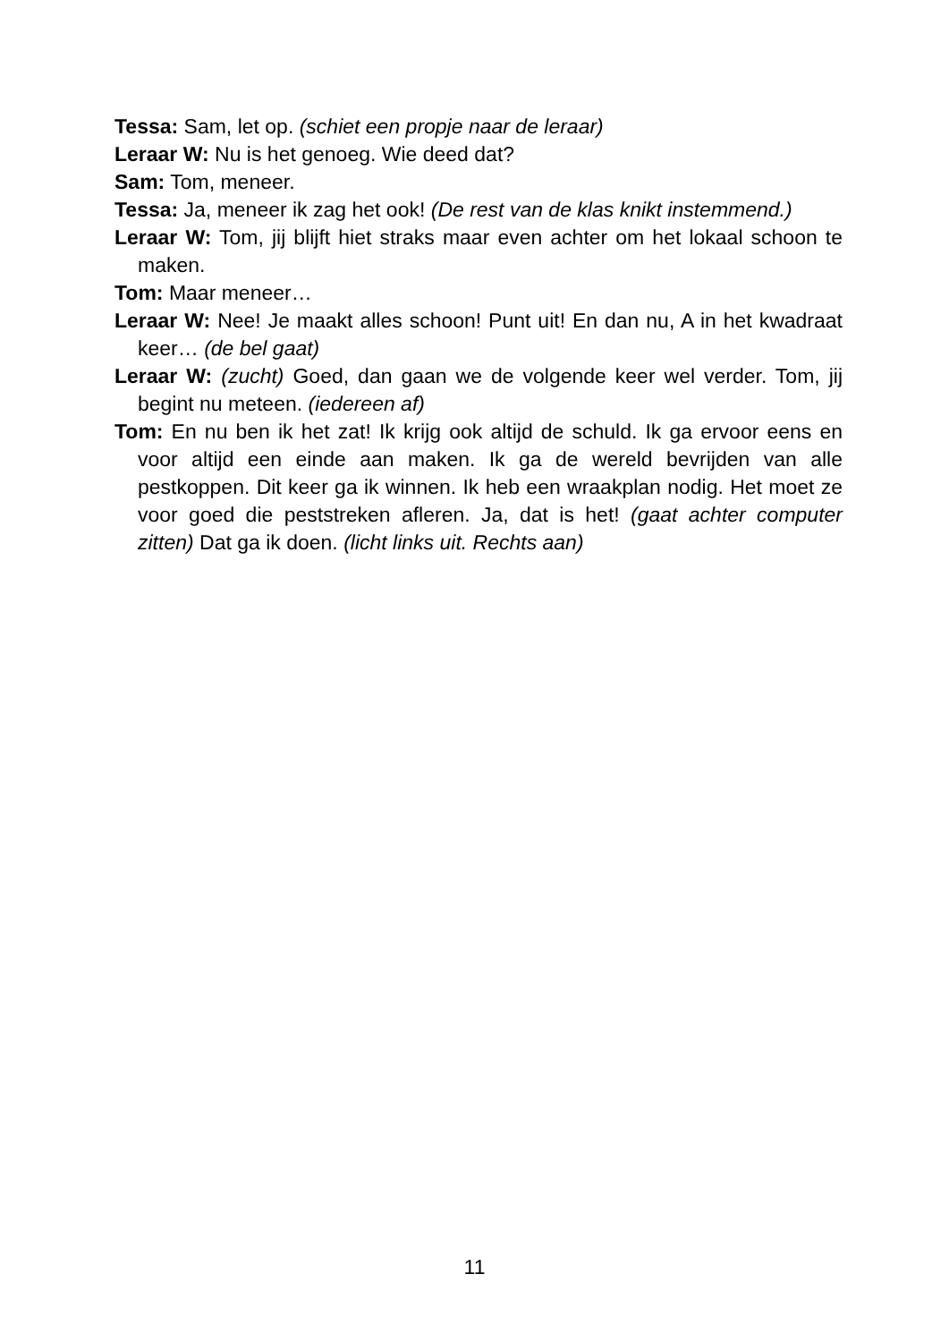Tessa: Sam, let op. (schiet een propje naar de leraar)
Leraar W: Nu is het genoeg. Wie deed dat?
Sam: Tom, meneer.
Tessa: Ja, meneer ik zag het ook! (De rest van de klas knikt instemmend.)
Leraar W: Tom, jij blijft hiet straks maar even achter om het lokaal schoon te maken.
Tom: Maar meneer…
Leraar W: Nee! Je maakt alles schoon! Punt uit! En dan nu, A in het kwadraat keer… (de bel gaat)
Leraar W: (zucht) Goed, dan gaan we de volgende keer wel verder. Tom, jij begint nu meteen. (iedereen af)
Tom: En nu ben ik het zat! Ik krijg ook altijd de schuld. Ik ga ervoor eens en voor altijd een einde aan maken. Ik ga de wereld bevrijden van alle pestkoppen. Dit keer ga ik winnen. Ik heb een wraakplan nodig. Het moet ze voor goed die peststreken afleren. Ja, dat is het! (gaat achter computer zitten) Dat ga ik doen. (licht links uit. Rechts aan)
11